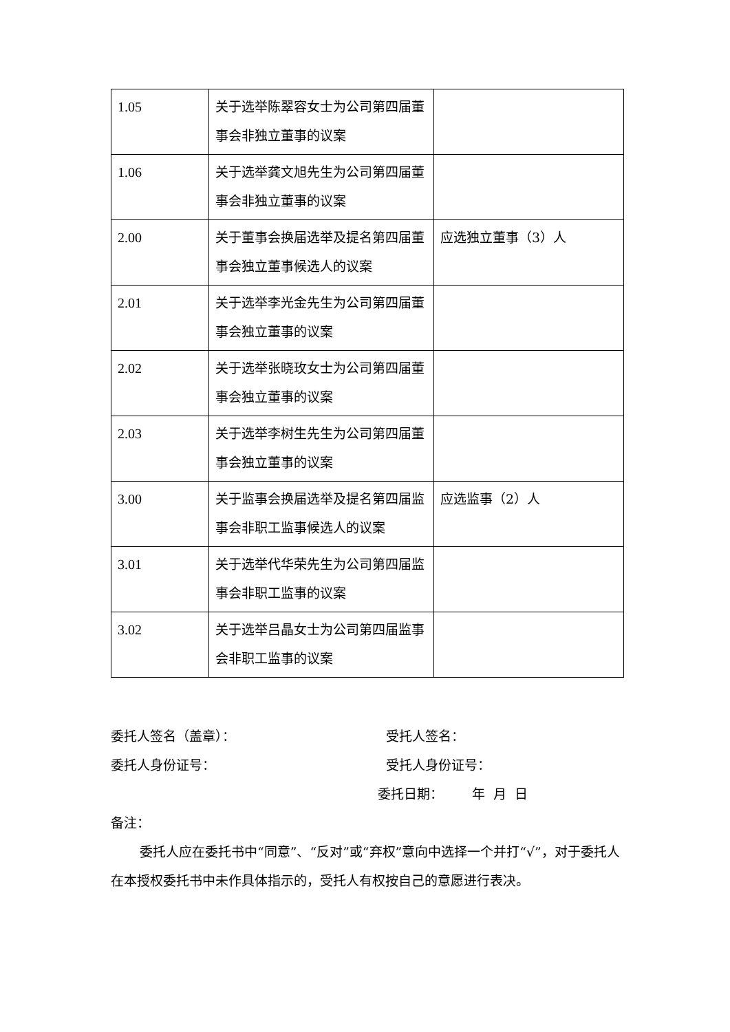| 1.05 | 关于选举陈翠容女士为公司第四届董事会非独立董事的议案 | |
| 1.06 | 关于选举龚文旭先生为公司第四届董事会非独立董事的议案 | |
| 2.00 | 关于董事会换届选举及提名第四届董事会独立董事候选人的议案 | 应选独立董事（3）人 |
| 2.01 | 关于选举李光金先生为公司第四届董事会独立董事的议案 | |
| 2.02 | 关于选举张晓玫女士为公司第四届董事会独立董事的议案 | |
| 2.03 | 关于选举李树生先生为公司第四届董事会独立董事的议案 | |
| 3.00 | 关于监事会换届选举及提名第四届监事会非职工监事候选人的议案 | 应选监事（2）人 |
| 3.01 | 关于选举代华荣先生为公司第四届监事会非职工监事的议案 | |
| 3.02 | 关于选举吕晶女士为公司第四届监事会非职工监事的议案 | |
委托人签名（盖章）： 受托人签名：
委托人身份证号： 受托人身份证号：
委托日期： 年 月 日
备注：
委托人应在委托书中“同意”、“反对”或“弃权”意向中选择一个并打“√”，对于委托人在本授权委托书中未作具体指示的，受托人有权按自己的意愿进行表决。